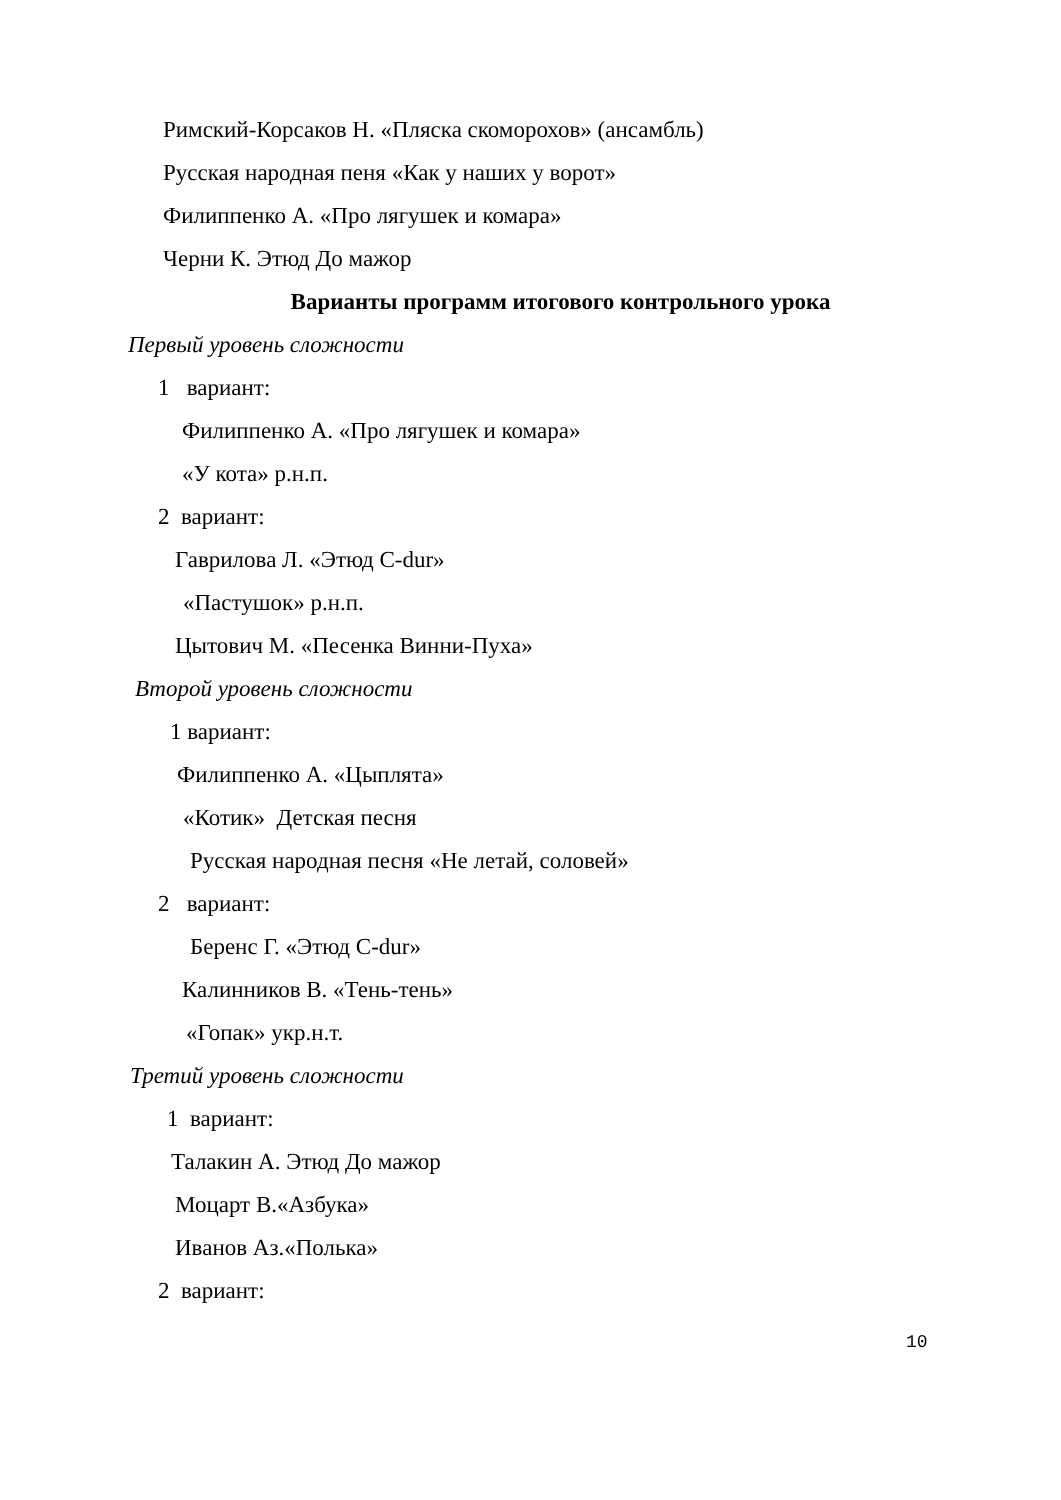Римский-Корсаков Н. «Пляска скоморохов» (ансамбль)
Русская народная пеня «Как у наших у ворот»
Филиппенко А. «Про лягушек и комара»
Черни К. Этюд До мажор
Варианты программ итогового контрольного урока
Первый уровень сложности
1 вариант:
Филиппенко А. «Про лягушек и комара»
«У кота» р.н.п.
2 вариант:
Гаврилова Л. «Этюд C-dur»
«Пастушок» р.н.п.
Цытович М. «Песенка Винни-Пуха»
Второй уровень сложности
1 вариант:
Филиппенко А. «Цыплята»
«Котик» Детская песня
Русская народная песня «Не летай, соловей»
2 вариант:
Беренс Г. «Этюд C-dur»
Калинников В. «Тень-тень»
«Гопак» укр.н.т.
Третий уровень сложности
1 вариант:
Талакин А. Этюд До мажор
Моцарт В.«Азбука»
Иванов Аз.«Полька»
2 вариант:
10